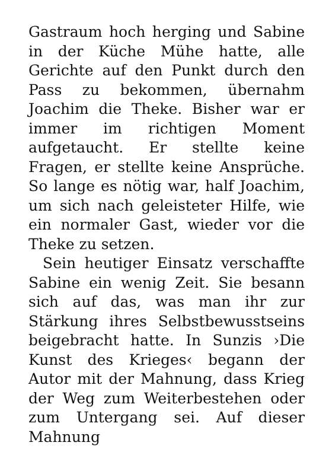Gastraum hoch herging und Sabine in der Küche Mühe hatte, alle Gerichte auf den Punkt durch den Pass zu bekommen, übernahm Joachim die Theke. Bisher war er immer im richtigen Moment aufgetaucht. Er stellte keine Fragen, er stellte keine Ansprüche. So lange es nötig war, half Joachim, um sich nach geleisteter Hilfe, wie ein normaler Gast, wieder vor die Theke zu setzen.
Sein heutiger Einsatz verschaffte Sabine ein wenig Zeit. Sie besann sich auf das, was man ihr zur Stärkung ihres Selbstbewusstseins beigebracht hatte. In Sunzis ›Die Kunst des Krieges‹ begann der Autor mit der Mahnung, dass Krieg der Weg zum Weiterbestehen oder zum Untergang sei. Auf dieser Mahnung